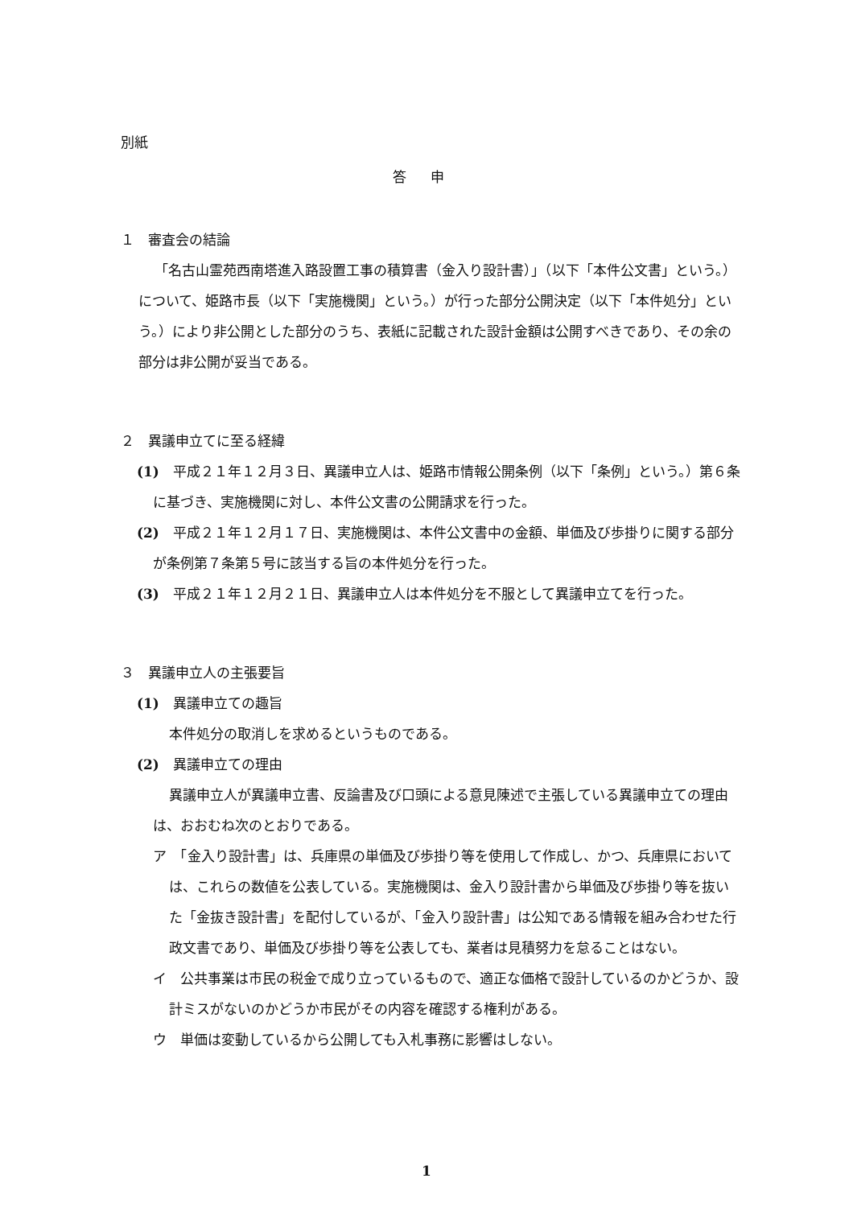別紙
答申
１　審査会の結論
「名古山霊苑西南塔進入路設置工事の積算書（金入り設計書）」（以下「本件公文書」という。）について、姫路市長（以下「実施機関」という。）が行った部分公開決定（以下「本件処分」という。）により非公開とした部分のうち、表紙に記載された設計金額は公開すべきであり、その余の部分は非公開が妥当である。
２　異議申立てに至る経緯
(1)　平成２１年１２月３日、異議申立人は、姫路市情報公開条例（以下「条例」という。）第６条に基づき、実施機関に対し、本件公文書の公開請求を行った。
(2)　平成２１年１２月１７日、実施機関は、本件公文書中の金額、単価及び歩掛りに関する部分が条例第７条第５号に該当する旨の本件処分を行った。
(3)　平成２１年１２月２１日、異議申立人は本件処分を不服として異議申立てを行った。
３　異議申立人の主張要旨
(1)　異議申立ての趣旨
本件処分の取消しを求めるというものである。
(2)　異議申立ての理由
異議申立人が異議申立書、反論書及び口頭による意見陳述で主張している異議申立ての理由は、おおむね次のとおりである。
ア　「金入り設計書」は、兵庫県の単価及び歩掛り等を使用して作成し、かつ、兵庫県においては、これらの数値を公表している。実施機関は、金入り設計書から単価及び歩掛り等を抜いた「金抜き設計書」を配付しているが、「金入り設計書」は公知である情報を組み合わせた行政文書であり、単価及び歩掛り等を公表しても、業者は見積努力を怠ることはない。
イ　公共事業は市民の税金で成り立っているもので、適正な価格で設計しているのかどうか、設計ミスがないのかどうか市民がその内容を確認する権利がある。
ウ　単価は変動しているから公開しても入札事務に影響はしない。
1